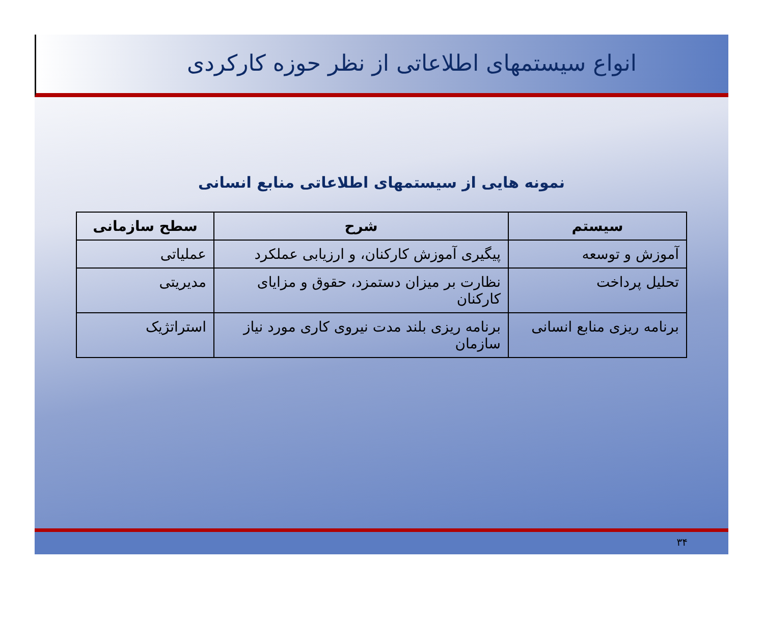انواع سیستمهای اطلاعاتی از نظر حوزه کارکردی
نمونه هایی از سیستمهای اطلاعاتی منابع انسانی
| سیستم | شرح | سطح سازمانی |
| --- | --- | --- |
| آموزش و توسعه | پیگیری آموزش کارکنان، و ارزیابی عملکرد | عملیاتی |
| تحلیل پرداخت | نظارت بر میزان دستمزد، حقوق و مزایای کارکنان | مدیریتی |
| برنامه ریزی منابع انسانی | برنامه ریزی بلند مدت نیروی کاری مورد نیاز سازمان | استراتژیک |
۳۴